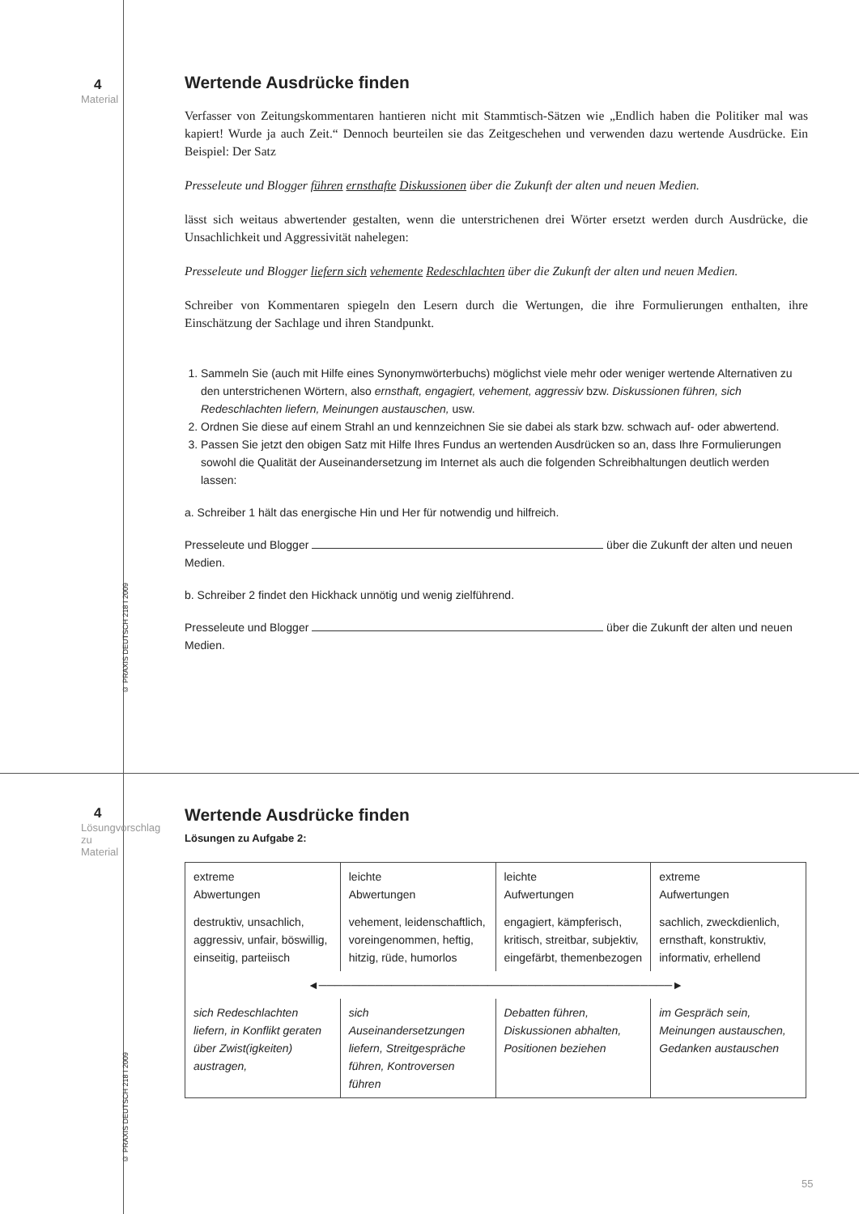4
Material
Wertende Ausdrücke finden
Verfasser von Zeitungskommentaren hantieren nicht mit Stammtisch-Sätzen wie „Endlich haben die Politiker mal was kapiert! Wurde ja auch Zeit.“ Dennoch beurteilen sie das Zeitgeschehen und verwenden dazu wertende Ausdrücke. Ein Beispiel: Der Satz
Presseleute und Blogger führen ernsthafte Diskussionen über die Zukunft der alten und neuen Medien.
lässt sich weitaus abwertender gestalten, wenn die unterstrichenen drei Wörter ersetzt werden durch Ausdrücke, die Unsachlichkeit und Aggressivität nahelegen:
Presseleute und Blogger liefern sich vehemente Redeschlachten über die Zukunft der alten und neuen Medien.
Schreiber von Kommentaren spiegeln den Lesern durch die Wertungen, die ihre Formulierungen enthalten, ihre Einschätzung der Sachlage und ihren Standpunkt.
1. Sammeln Sie (auch mit Hilfe eines Synonymwörterbuchs) möglichst viele mehr oder weniger wertende Alternativen zu den unterstrichenen Wörtern, also ernsthaft, engagiert, vehement, aggressiv bzw. Diskussionen führen, sich Redeschlachten liefern, Meinungen austauschen, usw.
2. Ordnen Sie diese auf einem Strahl an und kennzeichnen Sie sie dabei als stark bzw. schwach auf- oder abwertend.
3. Passen Sie jetzt den obigen Satz mit Hilfe Ihres Fundus an wertenden Ausdrücken so an, dass Ihre Formulierungen sowohl die Qualität der Auseinandersetzung im Internet als auch die folgenden Schreibhaltungen deutlich werden lassen:
a. Schreiber 1 hält das energische Hin und Her für notwendig und hilfreich.
Presseleute und Blogger über die Zukunft der alten und neuen Medien.
b. Schreiber 2 findet den Hickhack unnötig und wenig zielführend.
Presseleute und Blogger über die Zukunft der alten und neuen Medien.
© PRAXIS DEUTSCH 218 I 2009
4
Lösungvorschlag zu Material
Wertende Ausdrücke finden
Lösungen zu Aufgabe 2:
| extreme Abwertungen | leichte Abwertungen | leichte Aufwertungen | extreme Aufwertungen |
| destruktiv, unsachlich, aggressiv, unfair, böswillig, einseitig, parteiisch | vehement, leidenschaftlich, voreingenommen, heftig, hitzig, rüde, humorlos | engagiert, kämpferisch, kritisch, streitbar, subjektiv, eingefärbt, themenbezogen | sachlich, zweckdienlich, ernsthaft, konstruktiv, informativ, erhellend |
| ◄────────────────────────────────────────────► | | | |
| sich Redeschlachten liefern, in Konflikt geraten über Zwist(igkeiten) austragen, | sich Auseinandersetzungen liefern, Streitgespräche führen, Kontroversen führen | Debatten führen, Diskussionen abhalten, Positionen beziehen | im Gespräch sein, Meinungen austauschen, Gedanken austauschen |
© PRAXIS DEUTSCH 218 I 2009
55